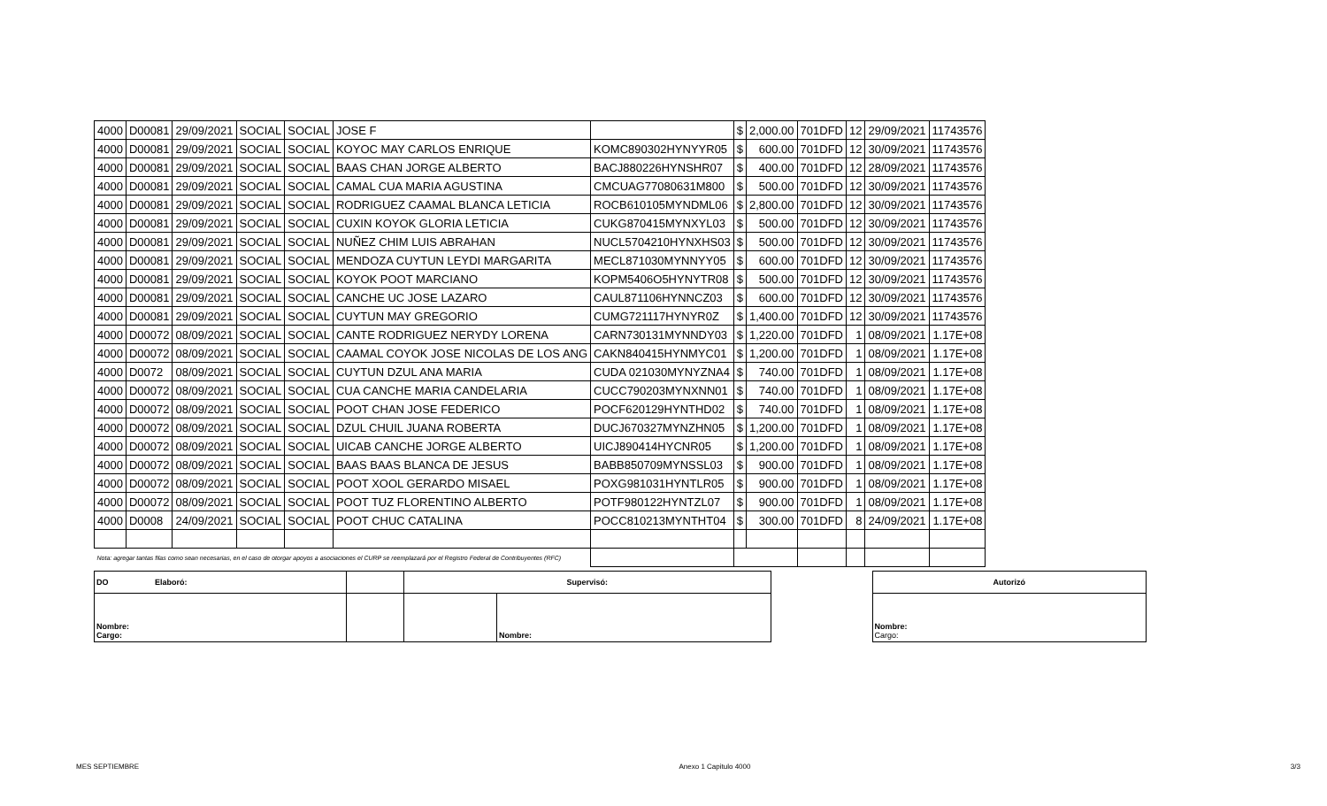| 4000 | D00081 | 29/09/2021 | SOCIAL | SOCIAL | JOSE F | | $ | 2,000.00 | 701DFD | 12 | 29/09/2021 | 11743576 |
| 4000 | D00081 | 29/09/2021 | SOCIAL | SOCIAL | KOYOC MAY CARLOS ENRIQUE | KOMC890302HYNYYR05 | $ | 600.00 | 701DFD | 12 | 30/09/2021 | 11743576 |
| 4000 | D00081 | 29/09/2021 | SOCIAL | SOCIAL | BAAS CHAN JORGE ALBERTO | BACJ880226HYNSHR07 | $ | 400.00 | 701DFD | 12 | 28/09/2021 | 11743576 |
| 4000 | D00081 | 29/09/2021 | SOCIAL | SOCIAL | CAMAL CUA MARIA AGUSTINA | CMCUAG77080631M800 | $ | 500.00 | 701DFD | 12 | 30/09/2021 | 11743576 |
| 4000 | D00081 | 29/09/2021 | SOCIAL | SOCIAL | RODRIGUEZ CAAMAL BLANCA LETICIA | ROCB610105MYNDML06 | $ | 2,800.00 | 701DFD | 12 | 30/09/2021 | 11743576 |
| 4000 | D00081 | 29/09/2021 | SOCIAL | SOCIAL | CUXIN KOYOK GLORIA LETICIA | CUKG870415MYNXYL03 | $ | 500.00 | 701DFD | 12 | 30/09/2021 | 11743576 |
| 4000 | D00081 | 29/09/2021 | SOCIAL | SOCIAL | NUÑEZ CHIM LUIS ABRAHAN | NUCL5704210HYNXHS03 | $ | 500.00 | 701DFD | 12 | 30/09/2021 | 11743576 |
| 4000 | D00081 | 29/09/2021 | SOCIAL | SOCIAL | MENDOZA CUYTUN LEYDI MARGARITA | MECL871030MYNNYY05 | $ | 600.00 | 701DFD | 12 | 30/09/2021 | 11743576 |
| 4000 | D00081 | 29/09/2021 | SOCIAL | SOCIAL | KOYOK POOT MARCIANO | KOPM5406O5HYNYTR08 | $ | 500.00 | 701DFD | 12 | 30/09/2021 | 11743576 |
| 4000 | D00081 | 29/09/2021 | SOCIAL | SOCIAL | CANCHE UC JOSE LAZARO | CAUL871106HYNNCZ03 | $ | 600.00 | 701DFD | 12 | 30/09/2021 | 11743576 |
| 4000 | D00081 | 29/09/2021 | SOCIAL | SOCIAL | CUYTUN MAY GREGORIO | CUMG721117HYNYR0Z | $ | 1,400.00 | 701DFD | 12 | 30/09/2021 | 11743576 |
| 4000 | D00072 | 08/09/2021 | SOCIAL | SOCIAL | CANTE RODRIGUEZ NERYDY LORENA | CARN730131MYNNDY03 | $ | 1,220.00 | 701DFD | 1 | 08/09/2021 | 1.17E+08 |
| 4000 | D00072 | 08/09/2021 | SOCIAL | SOCIAL | CAAMAL COYOK JOSE NICOLAS DE LOS ANG | CAKN840415HYNMYC01 | $ | 1,200.00 | 701DFD | 1 | 08/09/2021 | 1.17E+08 |
| 4000 | D0072 | 08/09/2021 | SOCIAL | SOCIAL | CUYTUN DZUL ANA MARIA | CUDA 021030MYNYZNA4 | $ | 740.00 | 701DFD | 1 | 08/09/2021 | 1.17E+08 |
| 4000 | D00072 | 08/09/2021 | SOCIAL | SOCIAL | CUA CANCHE MARIA CANDELARIA | CUCC790203MYNXNN01 | $ | 740.00 | 701DFD | 1 | 08/09/2021 | 1.17E+08 |
| 4000 | D00072 | 08/09/2021 | SOCIAL | SOCIAL | POOT CHAN JOSE FEDERICO | POCF620129HYNTHD02 | $ | 740.00 | 701DFD | 1 | 08/09/2021 | 1.17E+08 |
| 4000 | D00072 | 08/09/2021 | SOCIAL | SOCIAL | DZUL CHUIL JUANA ROBERTA | DUCJ670327MYNZHN05 | $ | 1,200.00 | 701DFD | 1 | 08/09/2021 | 1.17E+08 |
| 4000 | D00072 | 08/09/2021 | SOCIAL | SOCIAL | UICAB CANCHE JORGE ALBERTO | UICJ890414HYCNR05 | $ | 1,200.00 | 701DFD | 1 | 08/09/2021 | 1.17E+08 |
| 4000 | D00072 | 08/09/2021 | SOCIAL | SOCIAL | BAAS BAAS BLANCA DE JESUS | BABB850709MYNSSL03 | $ | 900.00 | 701DFD | 1 | 08/09/2021 | 1.17E+08 |
| 4000 | D00072 | 08/09/2021 | SOCIAL | SOCIAL | POOT XOOL GERARDO MISAEL | POXG981031HYNTLR05 | $ | 900.00 | 701DFD | 1 | 08/09/2021 | 1.17E+08 |
| 4000 | D00072 | 08/09/2021 | SOCIAL | SOCIAL | POOT TUZ FLORENTINO ALBERTO | POTF980122HYNTZL07 | $ | 900.00 | 701DFD | 1 | 08/09/2021 | 1.17E+08 |
| 4000 | D0008 | 24/09/2021 | SOCIAL | SOCIAL | POOT CHUC CATALINA | POCC810213MYNTHT04 | $ | 300.00 | 701DFD | 8 | 24/09/2021 | 1.17E+08 |
| Nota: agregar tantas filas como sean necesarias, en el caso de otorgar apoyos a asociaciones el CURP se reemplazará por el Registro Federal de Contribuyentes (RFC) | | | | | | | | | | | | |
| DO Elaboró: | | Supervisó: | | | Autorizó |
| Nombre: Cargo: | | | Nombre: | | Nombre: Cargo: |
MES SEPTIEMBRE Anexo 1 Capitulo 4000 3/3